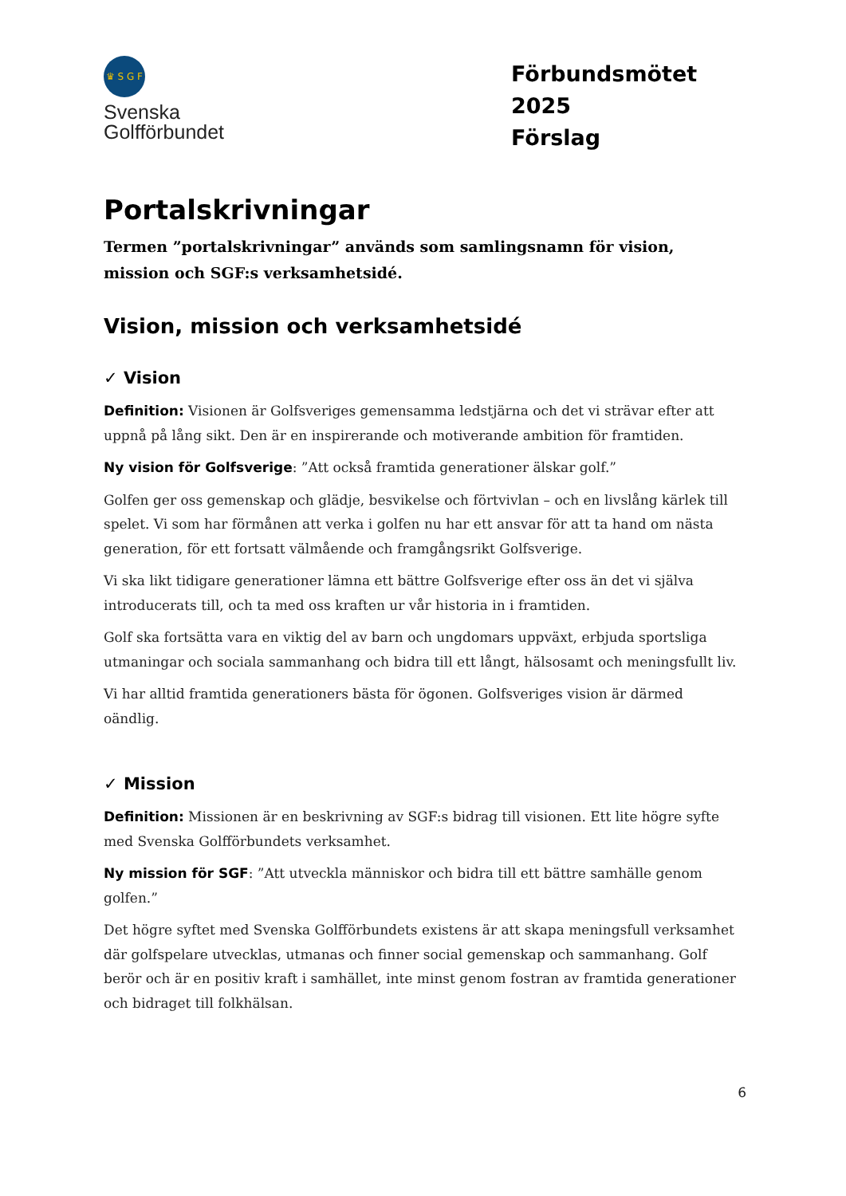♛ S G F
Svenska
Golfförbundet
Förbundsmötet 2025
Förslag
Portalskrivningar
Termen ”portalskrivningar” används som samlingsnamn för vision, mission och SGF:s verksamhetsidé.
Vision, mission och verksamhetsidé
✓ Vision
Definition: Visionen är Golfsveriges gemensamma ledstjärna och det vi strävar efter att uppnå på lång sikt. Den är en inspirerande och motiverande ambition för framtiden.
Ny vision för Golfsverige: ”Att också framtida generationer älskar golf.”
Golfen ger oss gemenskap och glädje, besvikelse och förtvivlan – och en livslång kärlek till spelet. Vi som har förmånen att verka i golfen nu har ett ansvar för att ta hand om nästa generation, för ett fortsatt välmående och framgångsrikt Golfsverige.
Vi ska likt tidigare generationer lämna ett bättre Golfsverige efter oss än det vi själva introducerats till, och ta med oss kraften ur vår historia in i framtiden.
Golf ska fortsätta vara en viktig del av barn och ungdomars uppväxt, erbjuda sportsliga utmaningar och sociala sammanhang och bidra till ett långt, hälsosamt och meningsfullt liv.
Vi har alltid framtida generationers bästa för ögonen. Golfsveriges vision är därmed oändlig.
✓ Mission
Definition: Missionen är en beskrivning av SGF:s bidrag till visionen. Ett lite högre syfte med Svenska Golfförbundets verksamhet.
Ny mission för SGF: ”Att utveckla människor och bidra till ett bättre samhälle genom golfen.”
Det högre syftet med Svenska Golfförbundets existens är att skapa meningsfull verksamhet där golfspelare utvecklas, utmanas och finner social gemenskap och sammanhang. Golf berör och är en positiv kraft i samhället, inte minst genom fostran av framtida generationer och bidraget till folkhälsan.
6